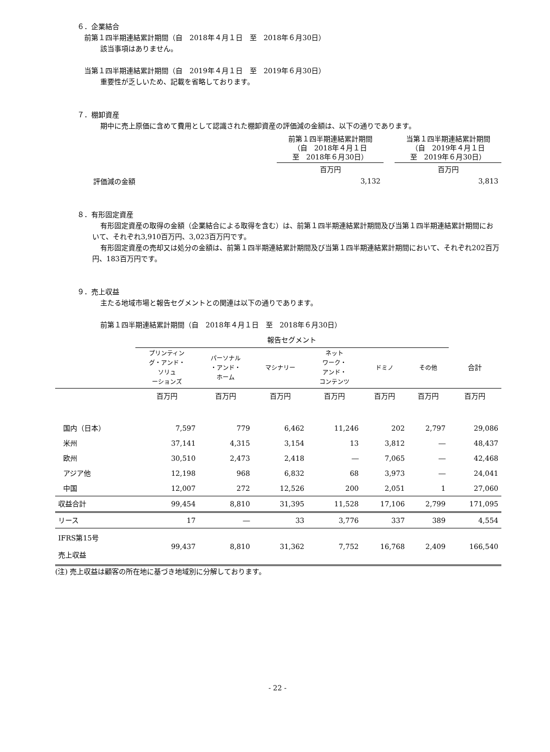６．企業結合
前第１四半期連結累計期間（自　2018年４月１日　至　2018年６月30日）
該当事項はありません。
当第１四半期連結累計期間（自　2019年４月１日　至　2019年６月30日）
重要性が乏しいため、記載を省略しております。
７．棚卸資産
期中に売上原価に含めて費用として認識された棚卸資産の評価減の金額は、以下の通りであります。
| | 前第１四半期連結累計期間 （自 2018年４月１日 至 2018年６月30日） | | 当第１四半期連結累計期間 （自 2019年４月１日 至 2019年６月30日） |
| --- | --- | --- | --- |
| | 百万円 | | 百万円 |
| 評価減の金額 | 3,132 | | 3,813 |
８．有形固定資産
有形固定資産の取得の金額（企業結合による取得を含む）は、前第１四半期連結累計期間及び当第１四半期連結累計期間において、それぞれ3,910百万円、3,023百万円です。
有形固定資産の売却又は処分の金額は、前第１四半期連結累計期間及び当第１四半期連結累計期間において、それぞれ202百万円、183百万円です。
９．売上収益
主たる地域市場と報告セグメントとの関連は以下の通りであります。
前第１四半期連結累計期間（自　2018年４月１日　至　2018年６月30日）
| | 報告セグメント | | | | | | |
| --- | --- | --- | --- | --- | --- | --- | --- |
| | プリンティン グ・アンド・ ソリュ ーションズ | パーソナル ・アンド・ ホーム | マシナリー | ネット ワーク・ アンド・ コンテンツ | ドミノ | その他 | 合計 |
| | 百万円 | 百万円 | 百万円 | 百万円 | 百万円 | 百万円 | 百万円 |
| 国内（日本） | 7,597 | 779 | 6,462 | 11,246 | 202 | 2,797 | 29,086 |
| 米州 | 37,141 | 4,315 | 3,154 | 13 | 3,812 | ― | 48,437 |
| 欧州 | 30,510 | 2,473 | 2,418 | ― | 7,065 | ― | 42,468 |
| アジア他 | 12,198 | 968 | 6,832 | 68 | 3,973 | ― | 24,041 |
| 中国 | 12,007 | 272 | 12,526 | 200 | 2,051 | 1 | 27,060 |
| 収益合計 | 99,454 | 8,810 | 31,395 | 11,528 | 17,106 | 2,799 | 171,095 |
| リース | 17 | ― | 33 | 3,776 | 337 | 389 | 4,554 |
| IFRS第15号 売上収益 | 99,437 | 8,810 | 31,362 | 7,752 | 16,768 | 2,409 | 166,540 |
(注) 売上収益は顧客の所在地に基づき地域別に分解しております。
- 22 -